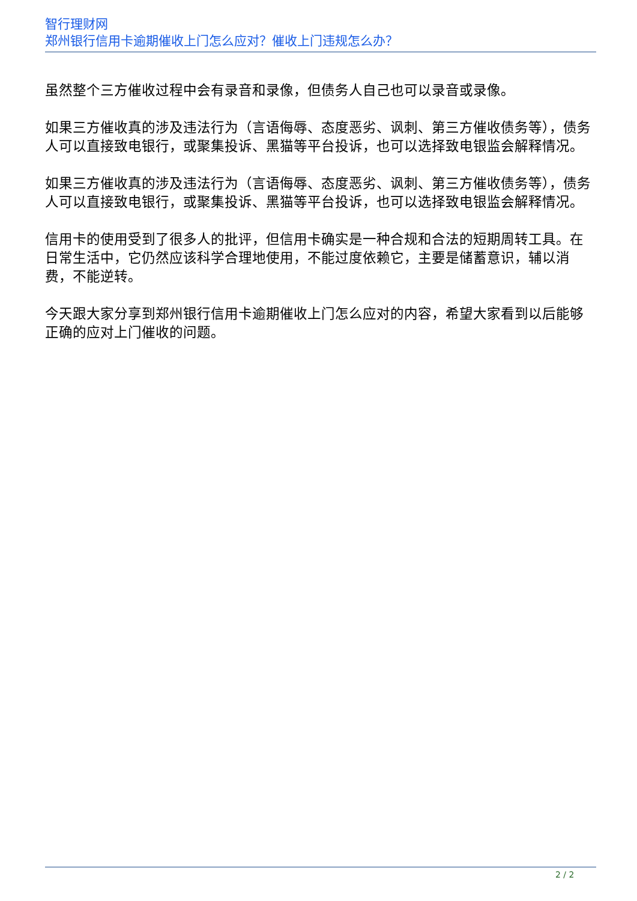智行理财网
郑州银行信用卡逾期催收上门怎么应对？催收上门违规怎么办？
虽然整个三方催收过程中会有录音和录像，但债务人自己也可以录音或录像。
如果三方催收真的涉及违法行为（言语侮辱、态度恶劣、讽刺、第三方催收债务等），债务人可以直接致电银行，或聚集投诉、黑猫等平台投诉，也可以选择致电银监会解释情况。
如果三方催收真的涉及违法行为（言语侮辱、态度恶劣、讽刺、第三方催收债务等），债务人可以直接致电银行，或聚集投诉、黑猫等平台投诉，也可以选择致电银监会解释情况。
信用卡的使用受到了很多人的批评，但信用卡确实是一种合规和合法的短期周转工具。在日常生活中，它仍然应该科学合理地使用，不能过度依赖它，主要是储蓄意识，辅以消费，不能逆转。
今天跟大家分享到郑州银行信用卡逾期催收上门怎么应对的内容，希望大家看到以后能够正确的应对上门催收的问题。
2 / 2